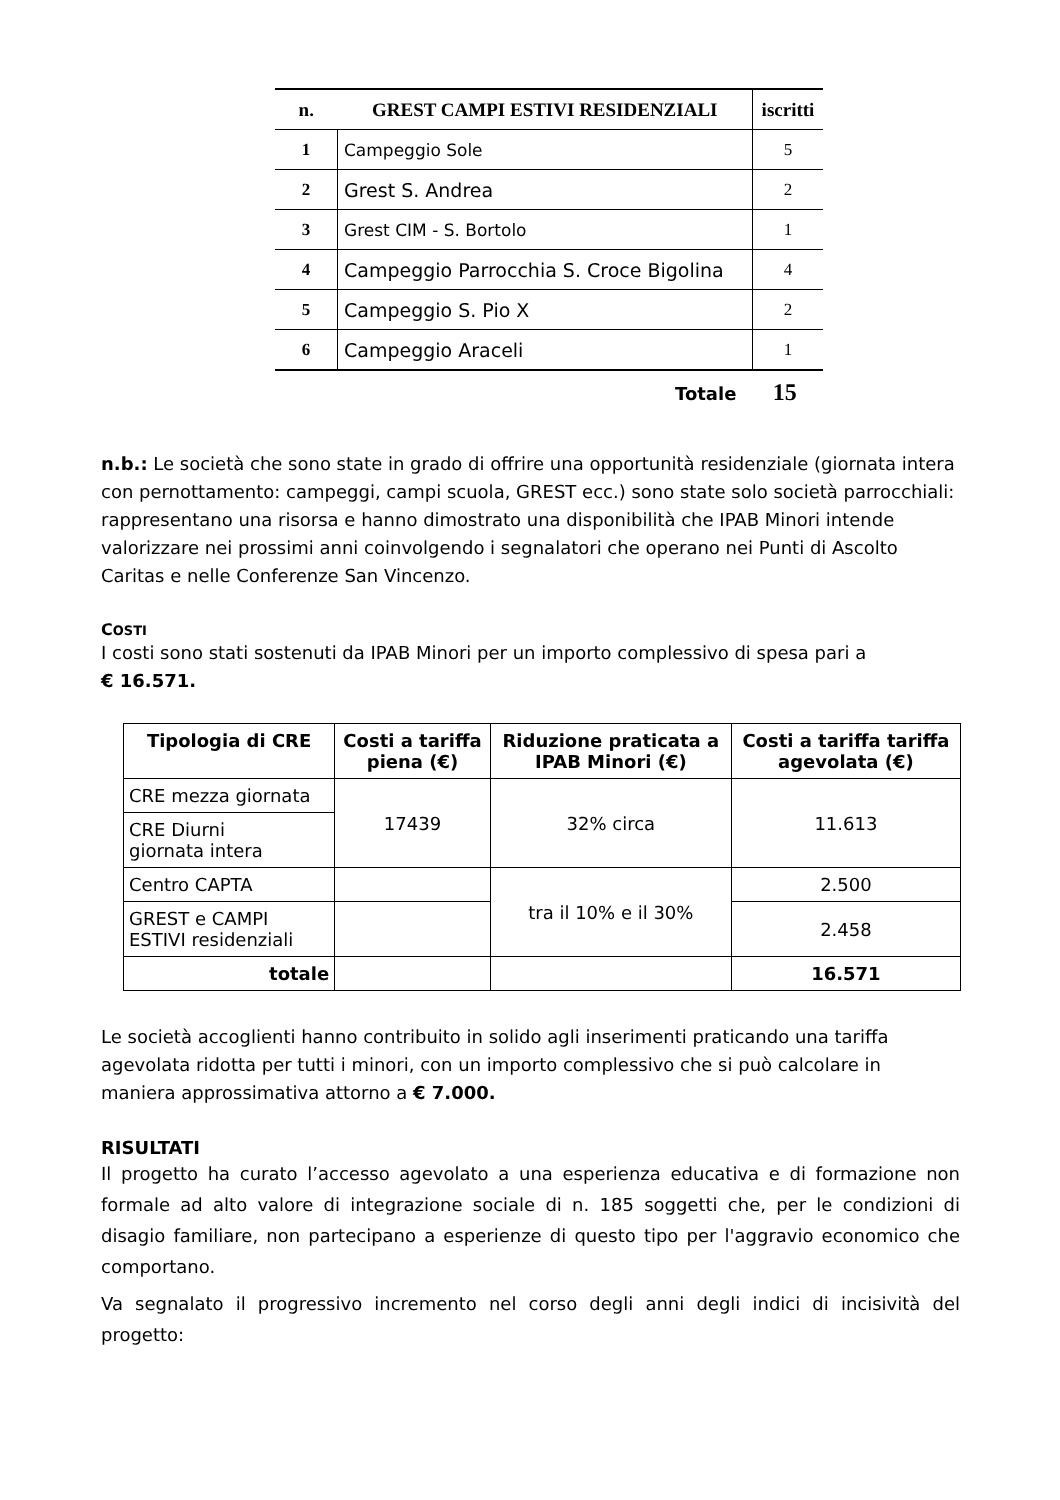| n. | GREST CAMPI ESTIVI RESIDENZIALI | iscritti |
| --- | --- | --- |
| 1 | Campeggio Sole | 5 |
| 2 | Grest S. Andrea | 2 |
| 3 | Grest CIM - S. Bortolo | 1 |
| 4 | Campeggio Parrocchia S. Croce Bigolina | 4 |
| 5 | Campeggio S. Pio X | 2 |
| 6 | Campeggio Araceli | 1 |
Totale 15
n.b.: Le società che sono state in grado di offrire una opportunità residenziale (giornata intera con pernottamento: campeggi, campi scuola, GREST ecc.) sono state solo società parrocchiali: rappresentano una risorsa e hanno dimostrato una disponibilità che IPAB Minori intende valorizzare nei prossimi anni coinvolgendo i segnalatori che operano nei Punti di Ascolto Caritas e nelle Conferenze San Vincenzo.
COSTI
I costi sono stati sostenuti da IPAB Minori per un importo complessivo di spesa pari a
€ 16.571.
| Tipologia di CRE | Costi a tariffa piena (€) | Riduzione praticata a IPAB Minori (€) | Costi a tariffa tariffa agevolata (€) |
| --- | --- | --- | --- |
| CRE mezza giornata | 17439 | 32% circa | 11.613 |
| CRE Diurni giornata intera | | | |
| Centro CAPTA | | tra il 10% e il 30% | 2.500 |
| GREST e CAMPI ESTIVI residenziali | | | 2.458 |
| totale | | | 16.571 |
Le società accoglienti hanno contribuito in solido agli inserimenti praticando una tariffa agevolata ridotta per tutti i minori, con un importo complessivo che si può calcolare in maniera approssimativa attorno a € 7.000.
RISULTATI
Il progetto ha curato l’accesso agevolato a una esperienza educativa e di formazione non formale ad alto valore di integrazione sociale di n. 185 soggetti che, per le condizioni di disagio familiare, non partecipano a esperienze di questo tipo per l'aggravio economico che comportano.
Va segnalato il progressivo incremento nel corso degli anni degli indici di incisività del progetto: